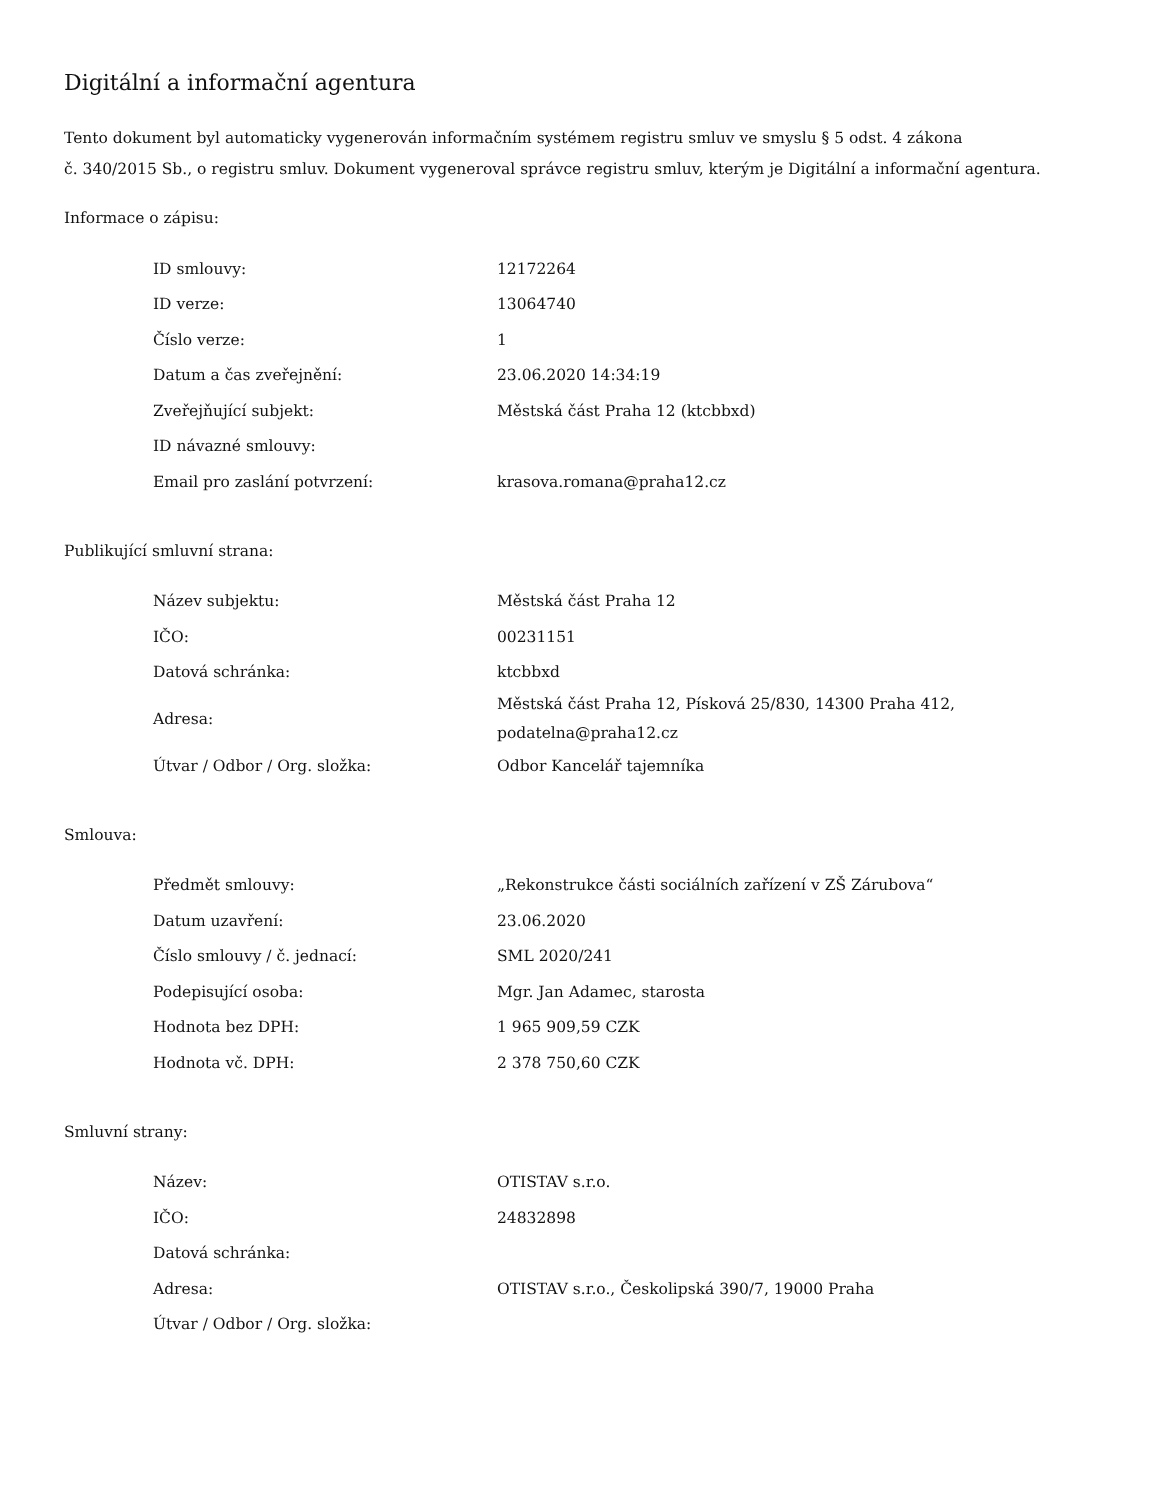Digitální a informační agentura
Tento dokument byl automaticky vygenerován informačním systémem registru smluv ve smyslu § 5 odst. 4 zákona
č. 340/2015 Sb., o registru smluv. Dokument vygeneroval správce registru smluv, kterým je Digitální a informační agentura.
Informace o zápisu:
| ID smlouvy: | 12172264 |
| ID verze: | 13064740 |
| Číslo verze: | 1 |
| Datum a čas zveřejnění: | 23.06.2020 14:34:19 |
| Zveřejňující subjekt: | Městská část Praha 12 (ktcbbxd) |
| ID návazné smlouvy: | |
| Email pro zaslání potvrzení: | krasova.romana@praha12.cz |
Publikující smluvní strana:
| Název subjektu: | Městská část Praha 12 |
| IČO: | 00231151 |
| Datová schránka: | ktcbbxd |
| Adresa: | Městská část Praha 12, Písková 25/830, 14300 Praha 412, podatelna@praha12.cz |
| Útvar / Odbor / Org. složka: | Odbor Kancelář tajemníka |
Smlouva:
| Předmět smlouvy: | „Rekonstrukce části sociálních zařízení v ZŠ Zárubova“ |
| Datum uzavření: | 23.06.2020 |
| Číslo smlouvy / č. jednací: | SML 2020/241 |
| Podepisující osoba: | Mgr. Jan Adamec, starosta |
| Hodnota bez DPH: | 1 965 909,59 CZK |
| Hodnota vč. DPH: | 2 378 750,60 CZK |
Smluvní strany:
| Název: | OTISTAV s.r.o. |
| IČO: | 24832898 |
| Datová schránka: | |
| Adresa: | OTISTAV s.r.o., Českolipská 390/7, 19000 Praha |
| Útvar / Odbor / Org. složka: | |